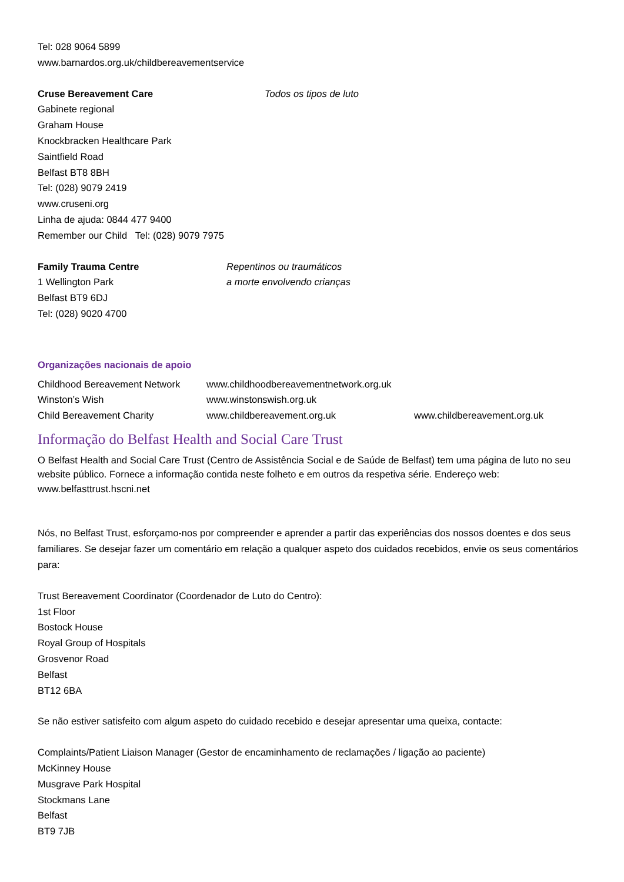Tel: 028 9064 5899
www.barnardos.org.uk/childbereavementservice
Cruse Bereavement Care Todos os tipos de luto
Gabinete regional
Graham House
Knockbracken Healthcare Park
Saintfield Road
Belfast BT8 8BH
Tel: (028) 9079 2419
www.cruseni.org
Linha de ajuda: 0844 477 9400
Remember our Child Tel: (028) 9079 7975
Family Trauma Centre
1 Wellington Park
Belfast BT9 6DJ
Tel: (028) 9020 4700
Repentinos ou traumáticos
a morte envolvendo crianças
Organizações nacionais de apoio
| Childhood Bereavement Network | www.childhoodbereavementnetwork.org.uk | |
| Winston’s Wish | www.winstonswish.org.uk | |
| Child Bereavement Charity | www.childbereavement.org.uk | www.childbereavement.org.uk |
Informação do Belfast Health and Social Care Trust
O Belfast Health and Social Care Trust (Centro de Assistência Social e de Saúde de Belfast) tem uma página de luto no seu website público. Fornece a informação contida neste folheto e em outros da respetiva série. Endereço web: www.belfasttrust.hscni.net
Nós, no Belfast Trust, esforçamo-nos por compreender e aprender a partir das experiências dos nossos doentes e dos seus familiares. Se desejar fazer um comentário em relação a qualquer aspeto dos cuidados recebidos, envie os seus comentários para:
Trust Bereavement Coordinator (Coordenador de Luto do Centro):
1st Floor
Bostock House
Royal Group of Hospitals
Grosvenor Road
Belfast
BT12 6BA
Se não estiver satisfeito com algum aspeto do cuidado recebido e desejar apresentar uma queixa, contacte:
Complaints/Patient Liaison Manager (Gestor de encaminhamento de reclamações / ligação ao paciente)
McKinney House
Musgrave Park Hospital
Stockmans Lane
Belfast
BT9 7JB